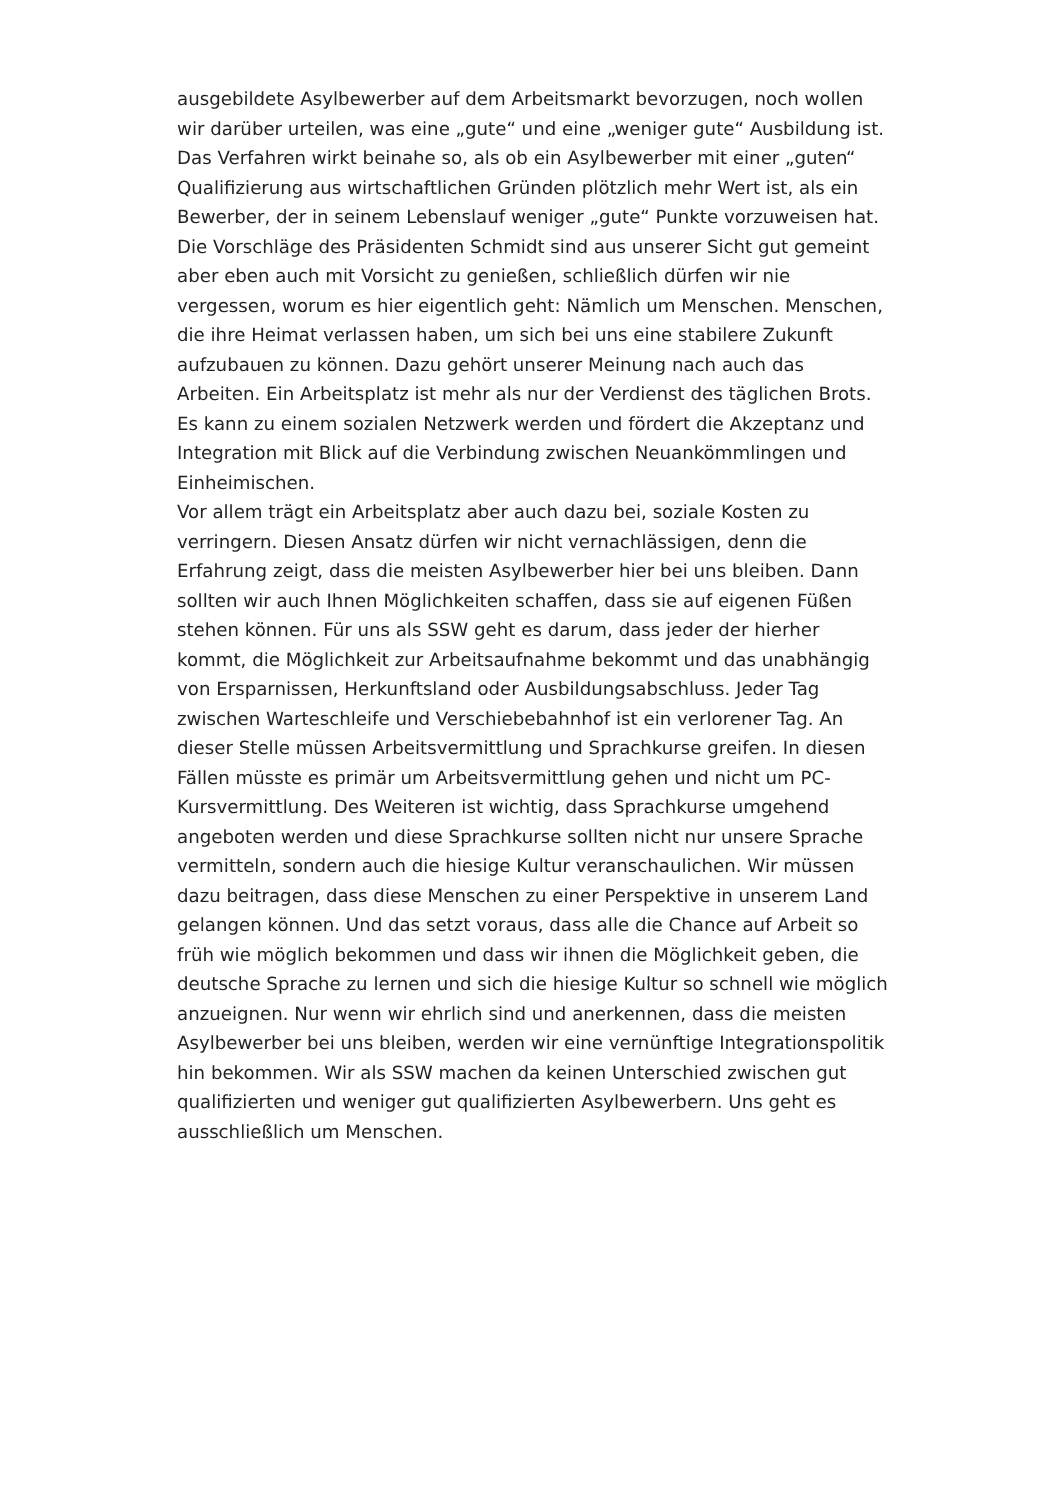ausgebildete Asylbewerber auf dem Arbeitsmarkt bevorzugen, noch wollen wir darüber urteilen, was eine „gute“ und eine „weniger gute“ Ausbildung ist. Das Verfahren wirkt beinahe so, als ob ein Asylbewerber mit einer „guten“ Qualifizierung aus wirtschaftlichen Gründen plötzlich mehr Wert ist, als ein Bewerber, der in seinem Lebenslauf weniger „gute“ Punkte vorzuweisen hat. Die Vorschläge des Präsidenten Schmidt sind aus unserer Sicht gut gemeint aber eben auch mit Vorsicht zu genießen, schließlich dürfen wir nie vergessen, worum es hier eigentlich geht: Nämlich um Menschen. Menschen, die ihre Heimat verlassen haben, um sich bei uns eine stabilere Zukunft aufzubauen zu können. Dazu gehört unserer Meinung nach auch das Arbeiten. Ein Arbeitsplatz ist mehr als nur der Verdienst des täglichen Brots. Es kann zu einem sozialen Netzwerk werden und fördert die Akzeptanz und Integration mit Blick auf die Verbindung zwischen Neuankömmlingen und Einheimischen.
Vor allem trägt ein Arbeitsplatz aber auch dazu bei, soziale Kosten zu verringern. Diesen Ansatz dürfen wir nicht vernachlässigen, denn die Erfahrung zeigt, dass die meisten Asylbewerber hier bei uns bleiben. Dann sollten wir auch Ihnen Möglichkeiten schaffen, dass sie auf eigenen Füßen stehen können. Für uns als SSW geht es darum, dass jeder der hierher kommt, die Möglichkeit zur Arbeitsaufnahme bekommt und das unabhängig von Ersparnissen, Herkunftsland oder Ausbildungsabschluss. Jeder Tag zwischen Warteschleife und Verschiebebahnhof ist ein verlorener Tag. An dieser Stelle müssen Arbeitsvermittlung und Sprachkurse greifen. In diesen Fällen müsste es primär um Arbeitsvermittlung gehen und nicht um PC-Kursvermittlung. Des Weiteren ist wichtig, dass Sprachkurse umgehend angeboten werden und diese Sprachkurse sollten nicht nur unsere Sprache vermitteln, sondern auch die hiesige Kultur veranschaulichen. Wir müssen dazu beitragen, dass diese Menschen zu einer Perspektive in unserem Land gelangen können. Und das setzt voraus, dass alle die Chance auf Arbeit so früh wie möglich bekommen und dass wir ihnen die Möglichkeit geben, die deutsche Sprache zu lernen und sich die hiesige Kultur so schnell wie möglich anzueignen. Nur wenn wir ehrlich sind und anerkennen, dass die meisten Asylbewerber bei uns bleiben, werden wir eine vernünftige Integrationspolitik hin bekommen. Wir als SSW machen da keinen Unterschied zwischen gut qualifizierten und weniger gut qualifizierten Asylbewerbern. Uns geht es ausschließlich um Menschen.